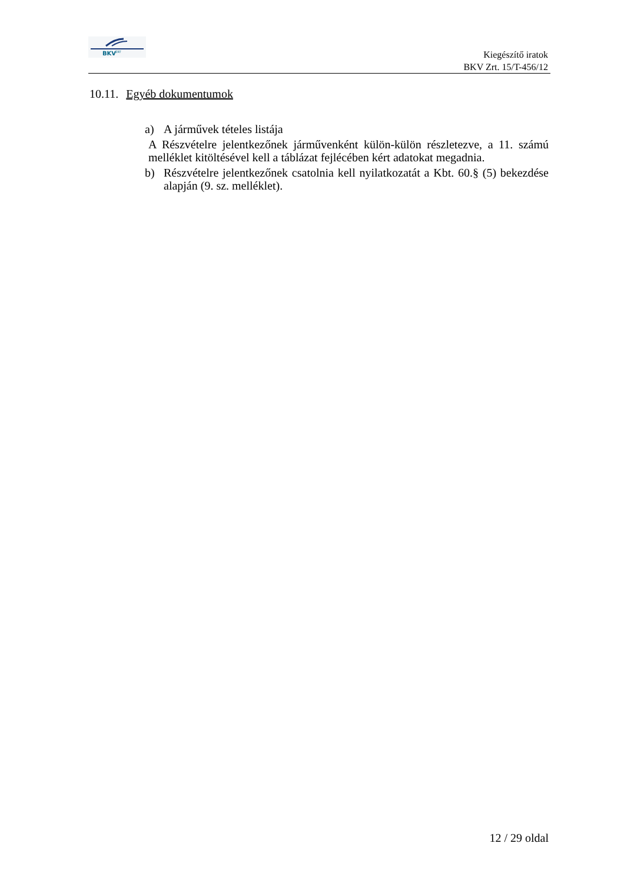BKV
ZRT
Kiegészítő iratok
BKV Zrt. 15/T-456/12
10.11. Egyéb dokumentumok
a) A járművek tételes listája
A Részvételre jelentkezőnek járművenként külön-külön részletezve, a 11. számú melléklet kitöltésével kell a táblázat fejlécében kért adatokat megadnia.
b) Részvételre jelentkezőnek csatolnia kell nyilatkozatát a Kbt. 60.§ (5) bekezdése alapján (9. sz. melléklet).
12 / 29 oldal